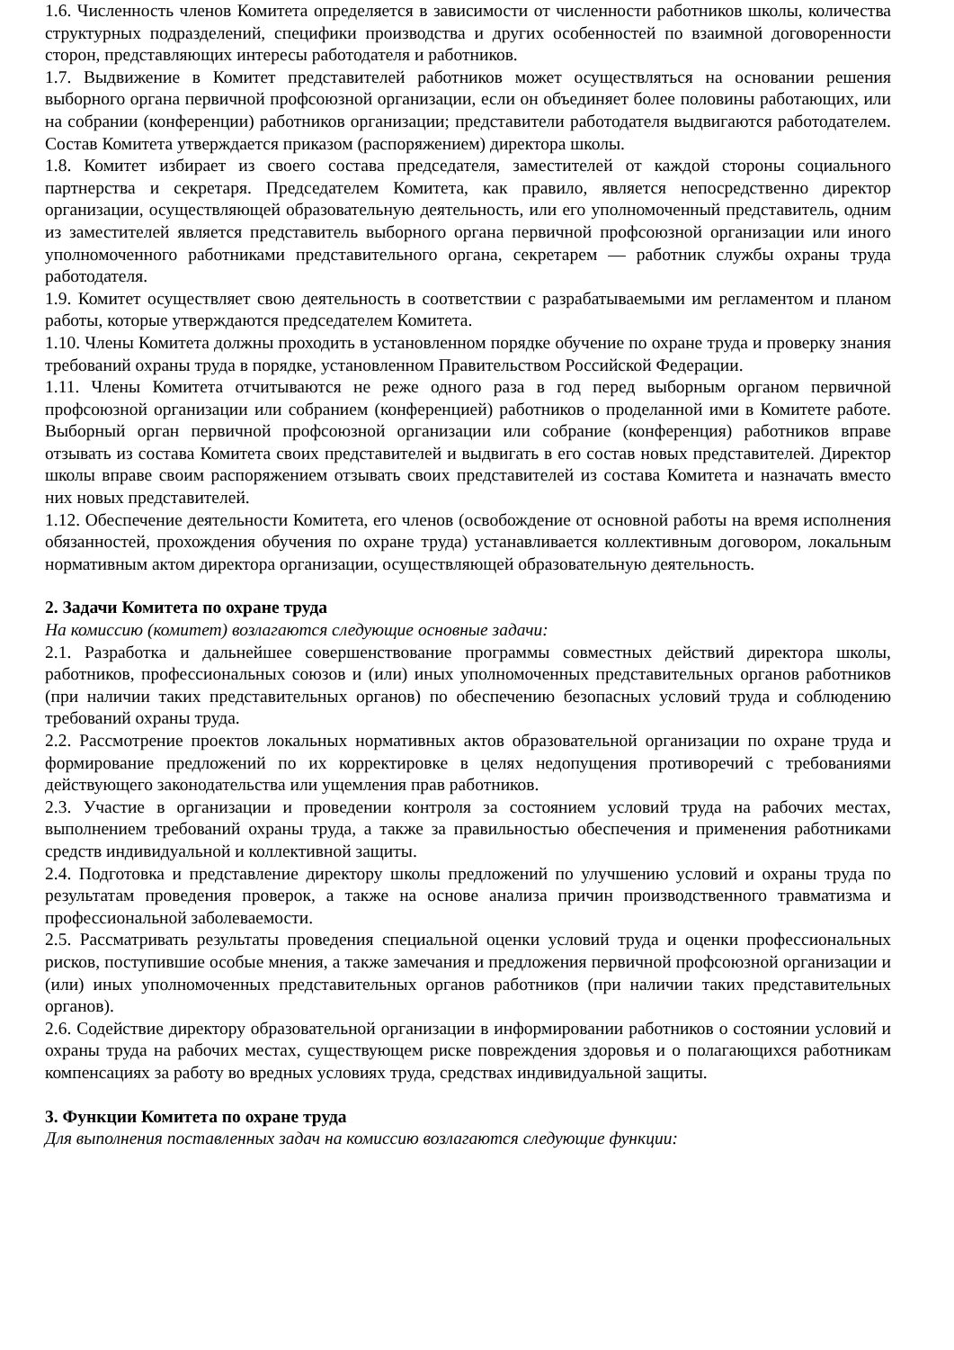1.6. Численность членов Комитета определяется в зависимости от численности работников школы, количества структурных подразделений, специфики производства и других особенностей по взаимной договоренности сторон, представляющих интересы работодателя и работников.
1.7. Выдвижение в Комитет представителей работников может осуществляться на основании решения выборного органа первичной профсоюзной организации, если он объединяет более половины работающих, или на собрании (конференции) работников организации; представители работодателя выдвигаются работодателем. Состав Комитета утверждается приказом (распоряжением) директора школы.
1.8. Комитет избирает из своего состава председателя, заместителей от каждой стороны социального партнерства и секретаря. Председателем Комитета, как правило, является непосредственно директор организации, осуществляющей образовательную деятельность, или его уполномоченный представитель, одним из заместителей является представитель выборного органа первичной профсоюзной организации или иного уполномоченного работниками представительного органа, секретарем — работник службы охраны труда работодателя.
1.9. Комитет осуществляет свою деятельность в соответствии с разрабатываемыми им регламентом и планом работы, которые утверждаются председателем Комитета.
1.10. Члены Комитета должны проходить в установленном порядке обучение по охране труда и проверку знания требований охраны труда в порядке, установленном Правительством Российской Федерации.
1.11. Члены Комитета отчитываются не реже одного раза в год перед выборным органом первичной профсоюзной организации или собранием (конференцией) работников о проделанной ими в Комитете работе. Выборный орган первичной профсоюзной организации или собрание (конференция) работников вправе отзывать из состава Комитета своих представителей и выдвигать в его состав новых представителей. Директор школы вправе своим распоряжением отзывать своих представителей из состава Комитета и назначать вместо них новых представителей.
1.12. Обеспечение деятельности Комитета, его членов (освобождение от основной работы на время исполнения обязанностей, прохождения обучения по охране труда) устанавливается коллективным договором, локальным нормативным актом директора организации, осуществляющей образовательную деятельность.
2. Задачи Комитета по охране труда
На комиссию (комитет) возлагаются следующие основные задачи:
2.1. Разработка и дальнейшее совершенствование программы совместных действий директора школы, работников, профессиональных союзов и (или) иных уполномоченных представительных органов работников (при наличии таких представительных органов) по обеспечению безопасных условий труда и соблюдению требований охраны труда.
2.2. Рассмотрение проектов локальных нормативных актов образовательной организации по охране труда и формирование предложений по их корректировке в целях недопущения противоречий с требованиями действующего законодательства или ущемления прав работников.
2.3. Участие в организации и проведении контроля за состоянием условий труда на рабочих местах, выполнением требований охраны труда, а также за правильностью обеспечения и применения работниками средств индивидуальной и коллективной защиты.
2.4. Подготовка и представление директору школы предложений по улучшению условий и охраны труда по результатам проведения проверок, а также на основе анализа причин производственного травматизма и профессиональной заболеваемости.
2.5. Рассматривать результаты проведения специальной оценки условий труда и оценки профессиональных рисков, поступившие особые мнения, а также замечания и предложения первичной профсоюзной организации и (или) иных уполномоченных представительных органов работников (при наличии таких представительных органов).
2.6. Содействие директору образовательной организации в информировании работников о состоянии условий и охраны труда на рабочих местах, существующем риске повреждения здоровья и о полагающихся работникам компенсациях за работу во вредных условиях труда, средствах индивидуальной защиты.
3. Функции Комитета по охране труда
Для выполнения поставленных задач на комиссию возлагаются следующие функции: